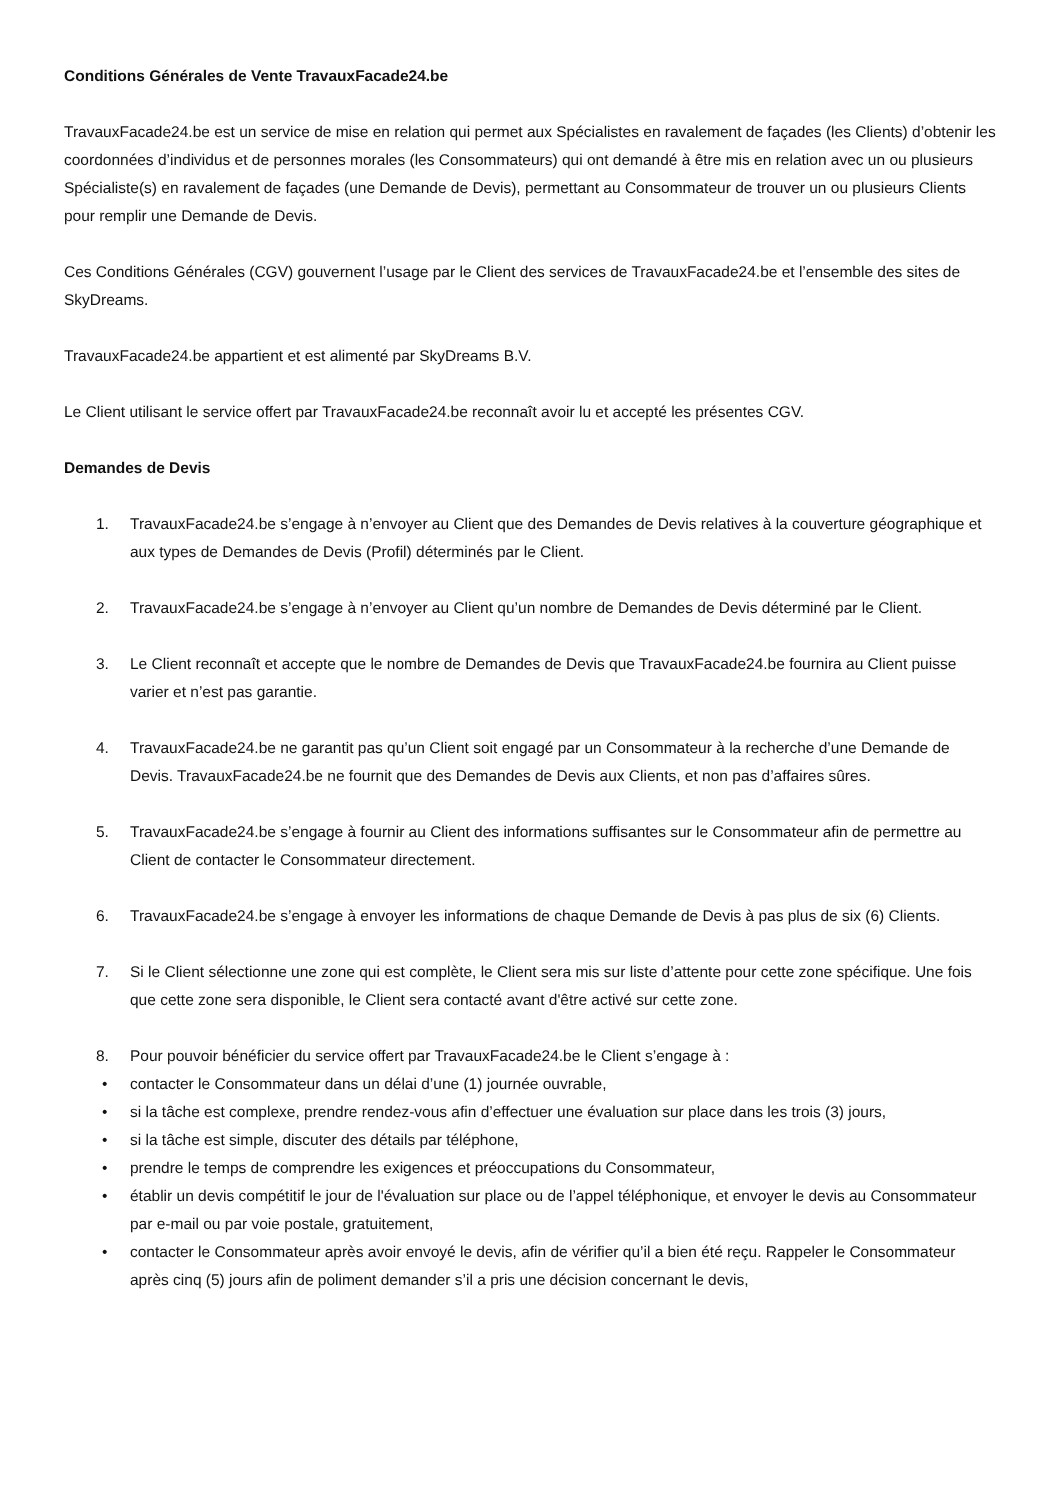Conditions Générales de Vente TravauxFacade24.be
TravauxFacade24.be est un service de mise en relation qui permet aux Spécialistes en ravalement de façades (les Clients) d’obtenir les coordonnées d’individus et de personnes morales (les Consommateurs) qui ont demandé à être mis en relation avec un ou plusieurs Spécialiste(s) en ravalement de façades (une Demande de Devis), permettant au Consommateur de trouver un ou plusieurs Clients pour remplir une Demande de Devis.
Ces Conditions Générales (CGV) gouvernent l’usage par le Client des services de TravauxFacade24.be et l’ensemble des sites de SkyDreams.
TravauxFacade24.be appartient et est alimenté par SkyDreams B.V.
Le Client utilisant le service offert par TravauxFacade24.be reconnaît avoir lu et accepté les présentes CGV.
Demandes de Devis
1. TravauxFacade24.be s’engage à n’envoyer au Client que des Demandes de Devis relatives à la couverture géographique et aux types de Demandes de Devis (Profil) déterminés par le Client.
2. TravauxFacade24.be s’engage à n’envoyer au Client qu’un nombre de Demandes de Devis déterminé par le Client.
3. Le Client reconnaît et accepte que le nombre de Demandes de Devis que TravauxFacade24.be fournira au Client puisse varier et n’est pas garantie.
4. TravauxFacade24.be ne garantit pas qu’un Client soit engagé par un Consommateur à la recherche d’une Demande de Devis. TravauxFacade24.be ne fournit que des Demandes de Devis aux Clients, et non pas d’affaires sûres.
5. TravauxFacade24.be s’engage à fournir au Client des informations suffisantes sur le Consommateur afin de permettre au Client de contacter le Consommateur directement.
6. TravauxFacade24.be s’engage à envoyer les informations de chaque Demande de Devis à pas plus de six (6) Clients.
7. Si le Client sélectionne une zone qui est complète, le Client sera mis sur liste d’attente pour cette zone spécifique. Une fois que cette zone sera disponible, le Client sera contacté avant d'être activé sur cette zone.
8. Pour pouvoir bénéficier du service offert par TravauxFacade24.be le Client s’engage à :
• contacter le Consommateur dans un délai d’une (1) journée ouvrable,
• si la tâche est complexe, prendre rendez-vous afin d’effectuer une évaluation sur place dans les trois (3) jours,
• si la tâche est simple, discuter des détails par téléphone,
• prendre le temps de comprendre les exigences et préoccupations du Consommateur,
• établir un devis compétitif le jour de l'évaluation sur place ou de l’appel téléphonique, et envoyer le devis au Consommateur par e-mail ou par voie postale, gratuitement,
• contacter le Consommateur après avoir envoyé le devis, afin de vérifier qu’il a bien été reçu. Rappeler le Consommateur après cinq (5) jours afin de poliment demander s’il a pris une décision concernant le devis,